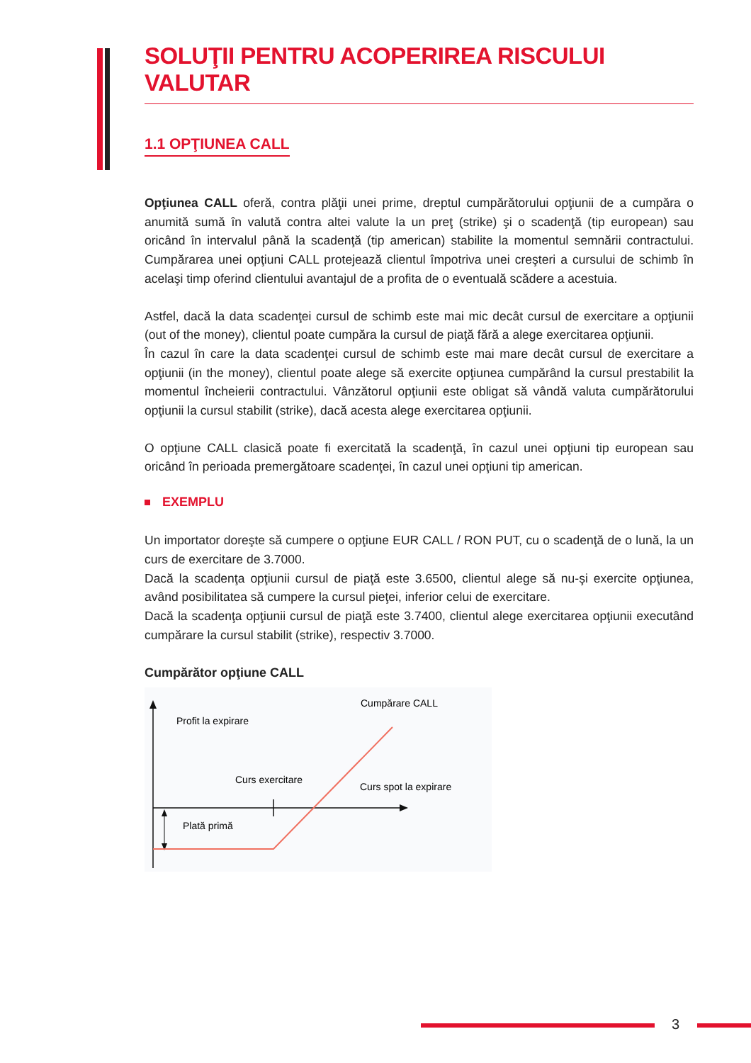SOLUŢII PENTRU ACOPERIREA RISCULUI VALUTAR
1.1 OPŢIUNEA CALL
Opţiunea CALL oferă, contra plăţii unei prime, dreptul cumpărătorului opţiunii de a cumpăra o anumită sumă în valută contra altei valute la un preţ (strike) şi o scadenţă (tip european) sau oricând în intervalul până la scadenţă (tip american) stabilite la momentul semnării contractului. Cumpărarea unei opţiuni CALL protejează clientul împotriva unei creşteri a cursului de schimb în acelaşi timp oferind clientului avantajul de a profita de o eventuală scădere a acestuia.
Astfel, dacă la data scadenţei cursul de schimb este mai mic decât cursul de exercitare a opţiunii (out of the money), clientul poate cumpăra la cursul de piaţă fără a alege exercitarea opţiunii.
În cazul în care la data scadenţei cursul de schimb este mai mare decât cursul de exercitare a opţiunii (in the money), clientul poate alege să exercite opţiunea cumpărând la cursul prestabilit la momentul încheierii contractului. Vânzătorul opţiunii este obligat să vândă valuta cumpărătorului opţiunii la cursul stabilit (strike), dacă acesta alege exercitarea opţiunii.
O opţiune CALL clasică poate fi exercitată la scadenţă, în cazul unei opţiuni tip european sau oricând în perioada premergătoare scadenţei, în cazul unei opţiuni tip american.
EXEMPLU
Un importator doreşte să cumpere o opţiune EUR CALL / RON PUT, cu o scadenţă de o lună, la un curs de exercitare de 3.7000.
Dacă la scadenţa opţiunii cursul de piaţă este 3.6500, clientul alege să nu-şi exercite opţiunea, având posibilitatea să cumpere la cursul pieţei, inferior celui de exercitare.
Dacă la scadenţa opţiunii cursul de piaţă este 3.7400, clientul alege exercitarea opţiunii executând cumpărare la cursul stabilit (strike), respectiv 3.7000.
Cumpărător opţiune CALL
Profit la expirare
Cumpărare CALL
Curs exercitare
Curs spot la expirare
Plată primă
3